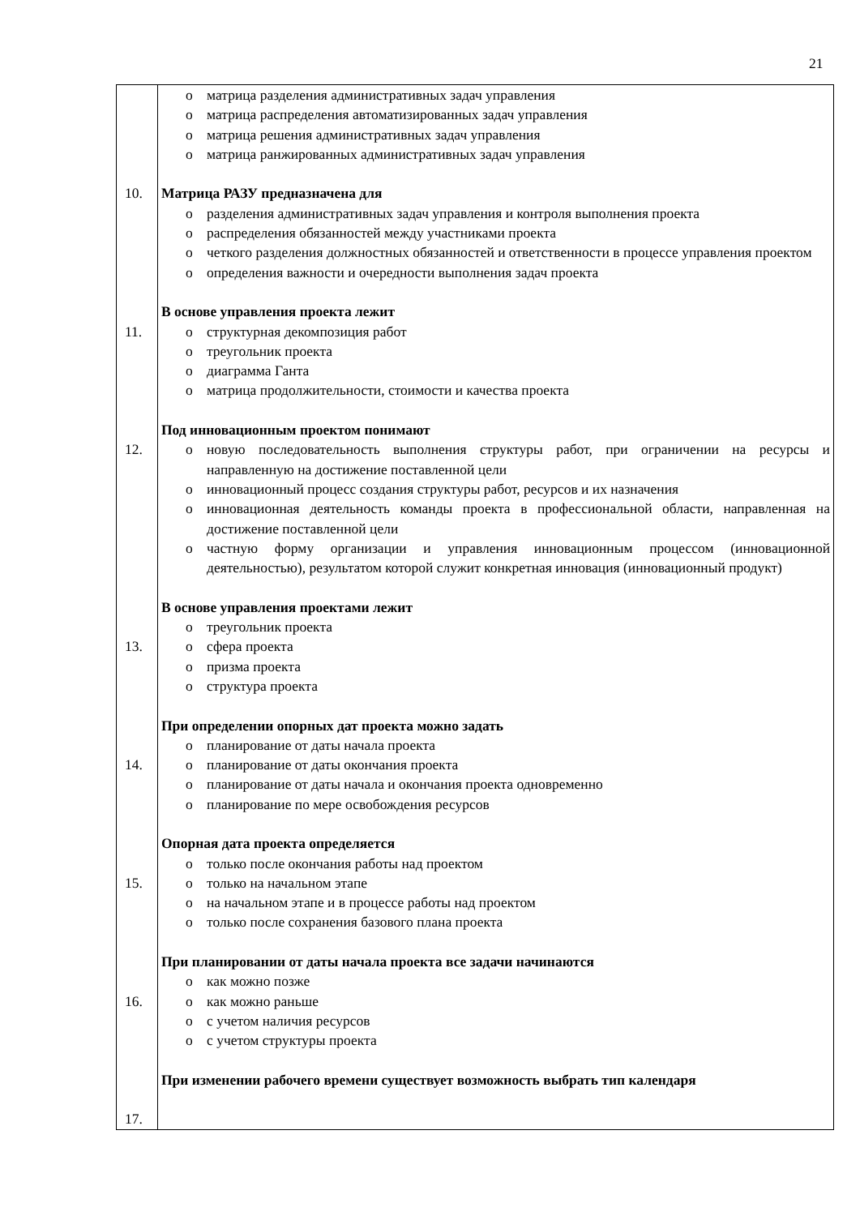21
| 10. 11. 12. 13. 14. 15. 16. 17. | o матрица разделения административных задач управления o матрица распределения автоматизированных задач управления o матрица решения административных задач управления o матрица ранжированных административных задач управления Матрица РАЗУ предназначена для o разделения административных задач управления и контроля выполнения проекта o распределения обязанностей между участниками проекта o четкого разделения должностных обязанностей и ответственности в процессе управления проектом o определения важности и очередности выполнения задач проекта В основе управления проекта лежит o структурная декомпозиция работ o треугольник проекта o диаграмма Ганта o матрица продолжительности, стоимости и качества проекта Под инновационным проектом понимают o новую последовательность выполнения структуры работ, при ограничении на ресурсы и направленную на достижение поставленной цели o инновационный процесс создания структуры работ, ресурсов и их назначения o инновационная деятельность команды проекта в профессиональной области, направленная на достижение поставленной цели o частную форму организации и управления инновационным процессом (инновационной деятельностью), результатом которой служит конкретная инновация (инновационный продукт) В основе управления проектами лежит o треугольник проекта o сфера проекта o призма проекта o структура проекта При определении опорных дат проекта можно задать o планирование от даты начала проекта o планирование от даты окончания проекта o планирование от даты начала и окончания проекта одновременно o планирование по мере освобождения ресурсов Опорная дата проекта определяется o только после окончания работы над проектом o только на начальном этапе o на начальном этапе и в процессе работы над проектом o только после сохранения базового плана проекта При планировании от даты начала проекта все задачи начинаются o как можно позже o как можно раньше o с учетом наличия ресурсов o с учетом структуры проекта При изменении рабочего времени существует возможность выбрать тип календаря |